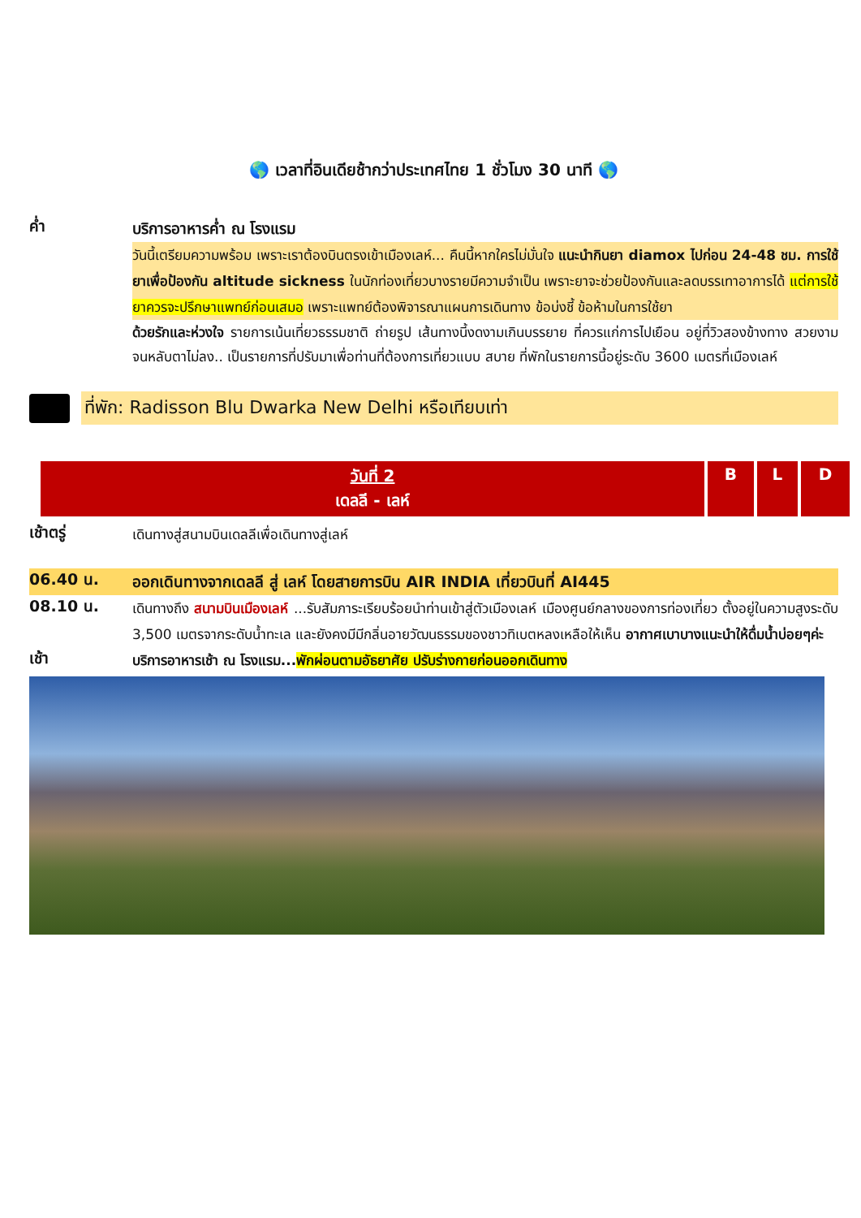🌎 เวลาที่อินเดียช้ากว่าประเทศไทย 1 ชั่วโมง 30 นาที 🌎
ค่ำ
บริการอาหารค่ำ ณ โรงแรม
วันนี้เตรียมความพร้อม เพราะเราต้องบินตรงเข้าเมืองเลห์... คืนนี้หากใครไม่มั่นใจ แนะนำกินยา diamox ไปก่อน 24-48 ชม. การใช้ยาเพื่อป้องกัน altitude sickness ในนักท่องเที่ยวบางรายมีความจำเป็น เพราะยาจะช่วยป้องกันและลดบรรเทาอาการได้ แต่การใช้ยาควรจะปรึกษาแพทย์ก่อนเสมอ เพราะแพทย์ต้องพิจารณาแผนการเดินทาง ข้อบ่งชี้ ข้อห้ามในการใช้ยา
ด้วยรักและห่วงใจ รายการเน้นเที่ยวธรรมชาติ ถ่ายรูป เส้นทางนี้งดงามเกินบรรยาย ที่ควรแก่การไปเยือน อยู่ที่วิวสองข้างทาง สวยงามจนหลับตาไม่ลง.. เป็นรายการที่ปรับมาเพื่อท่านที่ต้องการเที่ยวแบบ สบาย ที่พักในรายการนี้อยู่ระดับ 3600 เมตรที่เมืองเลห์
ที่พัก: Radisson Blu Dwarka New Delhi หรือเทียบเท่า
| วันที่ 2 เดลลี - เลห์ | B | L | D |
เช้าตรู่
เดินทางสู่สนามบินเดลลีเพื่อเดินทางสู่เลห์
06.40 น.
ออกเดินทางจากเดลลี สู่ เลห์ โดยสายการบิน AIR INDIA เที่ยวบินที่ AI445
08.10 น.
เดินทางถึง สนามบินเมืองเลห์ ...รับสัมภาระเรียบร้อยนำท่านเข้าสู่ตัวเมืองเลห์ เมืองศูนย์กลางของการท่องเที่ยว ตั้งอยู่ในความสูงระดับ 3,500 เมตรจากระดับน้ำทะเล และยังคงมีมีกลิ่นอายวัฒนธรรมของชาวทิเบตหลงเหลือให้เห็น อากาศเบาบางแนะนำให้ดื่มน้ำบ่อยๆค่ะ
เช้า
บริการอาหารเช้า ณ โรงแรม...พักผ่อนตามอัธยาศัย ปรับร่างกายก่อนออกเดินทาง